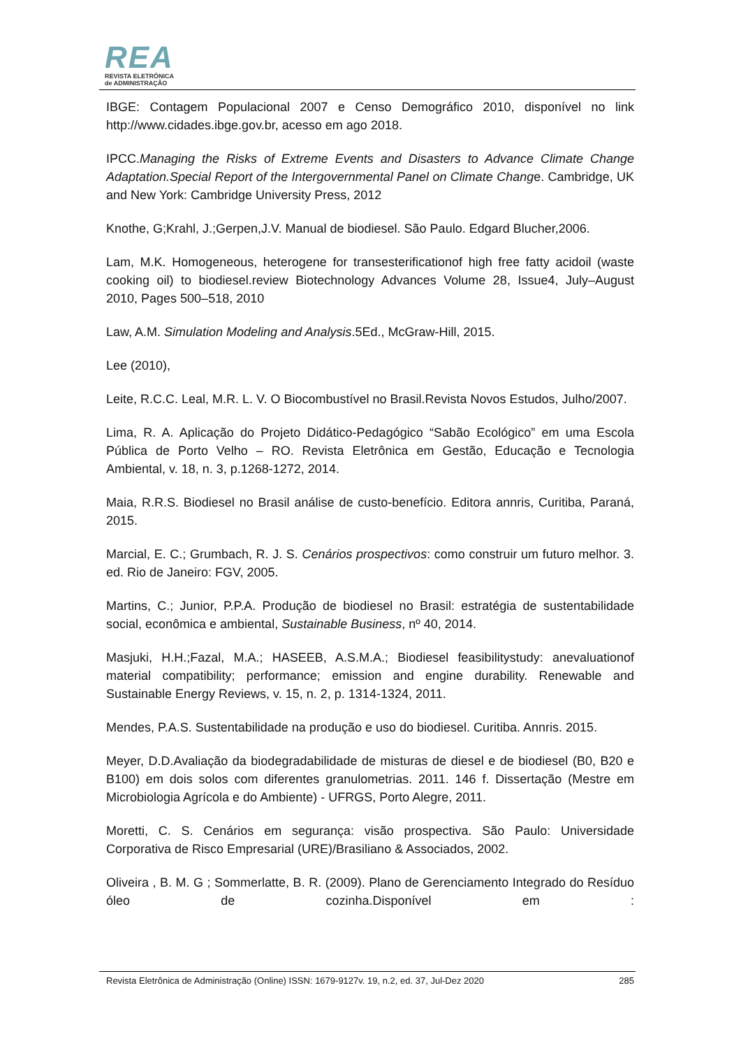REA
REVISTA ELETRÔNICA
de ADMINISTRAÇÃO
IBGE: Contagem Populacional 2007 e Censo Demográfico 2010, disponível no link http://www.cidades.ibge.gov.br, acesso em ago 2018.
IPCC.Managing the Risks of Extreme Events and Disasters to Advance Climate Change Adaptation.Special Report of the Intergovernmental Panel on Climate Change. Cambridge, UK and New York: Cambridge University Press, 2012
Knothe, G;Krahl, J.;Gerpen,J.V. Manual de biodiesel. São Paulo. Edgard Blucher,2006.
Lam, M.K. Homogeneous, heterogene for transesterificationof high free fatty acidoil (waste cooking oil) to biodiesel.review Biotechnology Advances Volume 28, Issue4, July–August 2010, Pages 500–518, 2010
Law, A.M. Simulation Modeling and Analysis.5Ed., McGraw-Hill, 2015.
Lee (2010),
Leite, R.C.C. Leal, M.R. L. V. O Biocombustível no Brasil.Revista Novos Estudos, Julho/2007.
Lima, R. A. Aplicação do Projeto Didático-Pedagógico “Sabão Ecológico” em uma Escola Pública de Porto Velho – RO. Revista Eletrônica em Gestão, Educação e Tecnologia Ambiental, v. 18, n. 3, p.1268-1272, 2014.
Maia, R.R.S. Biodiesel no Brasil análise de custo-benefício. Editora annris, Curitiba, Paraná, 2015.
Marcial, E. C.; Grumbach, R. J. S. Cenários prospectivos: como construir um futuro melhor. 3. ed. Rio de Janeiro: FGV, 2005.
Martins, C.; Junior, P.P.A. Produção de biodiesel no Brasil: estratégia de sustentabilidade social, econômica e ambiental, Sustainable Business, nº 40, 2014.
Masjuki, H.H.;Fazal, M.A.; HASEEB, A.S.M.A.; Biodiesel feasibilitystudy: anevaluationof material compatibility; performance; emission and engine durability. Renewable and Sustainable Energy Reviews, v. 15, n. 2, p. 1314-1324, 2011.
Mendes, P.A.S. Sustentabilidade na produção e uso do biodiesel. Curitiba. Annris. 2015.
Meyer, D.D.Avaliação da biodegradabilidade de misturas de diesel e de biodiesel (B0, B20 e B100) em dois solos com diferentes granulometrias. 2011. 146 f. Dissertação (Mestre em Microbiologia Agrícola e do Ambiente) - UFRGS, Porto Alegre, 2011.
Moretti, C. S. Cenários em segurança: visão prospectiva. São Paulo: Universidade Corporativa de Risco Empresarial (URE)/Brasiliano & Associados, 2002.
Oliveira , B. M. G ; Sommerlatte, B. R. (2009). Plano de Gerenciamento Integrado do Resíduo óleo de cozinha.Disponível em :
Revista Eletrônica de Administração (Online) ISSN: 1679-9127v. 19, n.2, ed. 37, Jul-Dez 2020 285